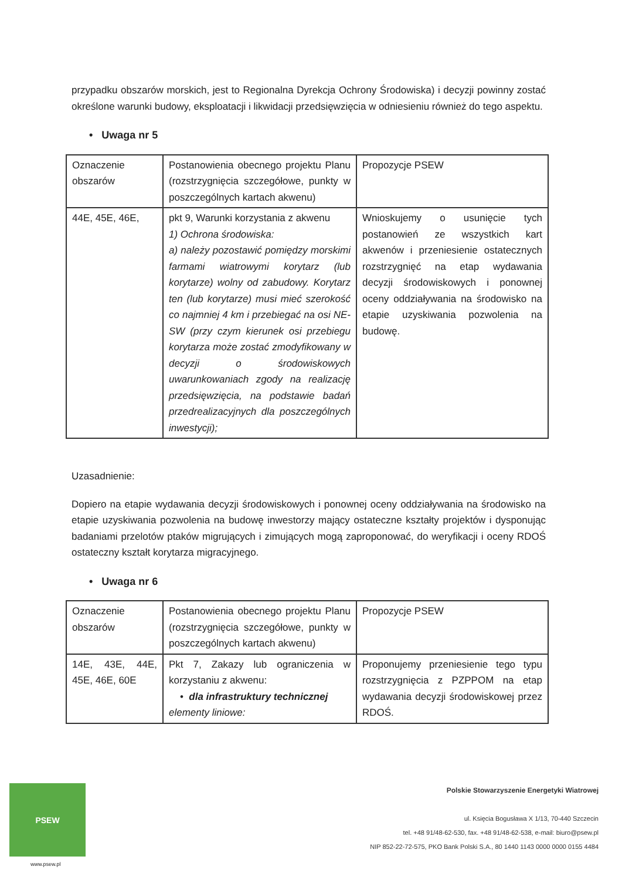przypadku obszarów morskich, jest to Regionalna Dyrekcja Ochrony Środowiska) i decyzji powinny zostać określone warunki budowy, eksploatacji i likwidacji przedsięwzięcia w odniesieniu również do tego aspektu.
• Uwaga nr 5
| Oznaczenie obszarów | Postanowienia obecnego projektu Planu (rozstrzygnięcia szczegółowe, punkty w poszczególnych kartach akwenu) | Propozycje PSEW |
| 44E, 45E, 46E, | pkt 9, Warunki korzystania z akwenu 1) Ochrona środowiska: a) należy pozostawić pomiędzy morskimi farmami wiatrowymi korytarz (lub korytarze) wolny od zabudowy. Korytarz ten (lub korytarze) musi mieć szerokość co najmniej 4 km i przebiegać na osi NE-SW (przy czym kierunek osi przebiegu korytarza może zostać zmodyfikowany w decyzji o środowiskowych uwarunkowaniach zgody na realizację przedsięwzięcia, na podstawie badań przedrealizacyjnych dla poszczególnych inwestycji); | Wnioskujemy o usunięcie tych postanowień ze wszystkich kart akwenów i przeniesienie ostatecznych rozstrzygnięć na etap wydawania decyzji środowiskowych i ponownej oceny oddziaływania na środowisko na etapie uzyskiwania pozwolenia na budowę. |
Uzasadnienie:
Dopiero na etapie wydawania decyzji środowiskowych i ponownej oceny oddziaływania na środowisko na etapie uzyskiwania pozwolenia na budowę inwestorzy mający ostateczne kształty projektów i dysponując badaniami przelotów ptaków migrujących i zimujących mogą zaproponować, do weryfikacji i oceny RDOŚ ostateczny kształt korytarza migracyjnego.
• Uwaga nr 6
| Oznaczenie obszarów | Postanowienia obecnego projektu Planu (rozstrzygnięcia szczegółowe, punkty w poszczególnych kartach akwenu) | Propozycje PSEW |
| 14E, 43E, 44E, 45E, 46E, 60E | Pkt 7, Zakazy lub ograniczenia w korzystaniu z akwenu: • dla infrastruktury technicznej elementy liniowe: | Proponujemy przeniesienie tego typu rozstrzygnięcia z PZPPOM na etap wydawania decyzji środowiskowej przez RDOŚ. |
PSEW
www.psew.pl
Polskie Stowarzyszenie Energetyki Wiatrowej
ul. Księcia Bogusława X 1/13, 70-440 Szczecin
tel. +48 91/48-62-530, fax. +48 91/48-62-538, e-mail: biuro@psew.pl
NIP 852-22-72-575, PKO Bank Polski S.A., 80 1440 1143 0000 0000 0155 4484